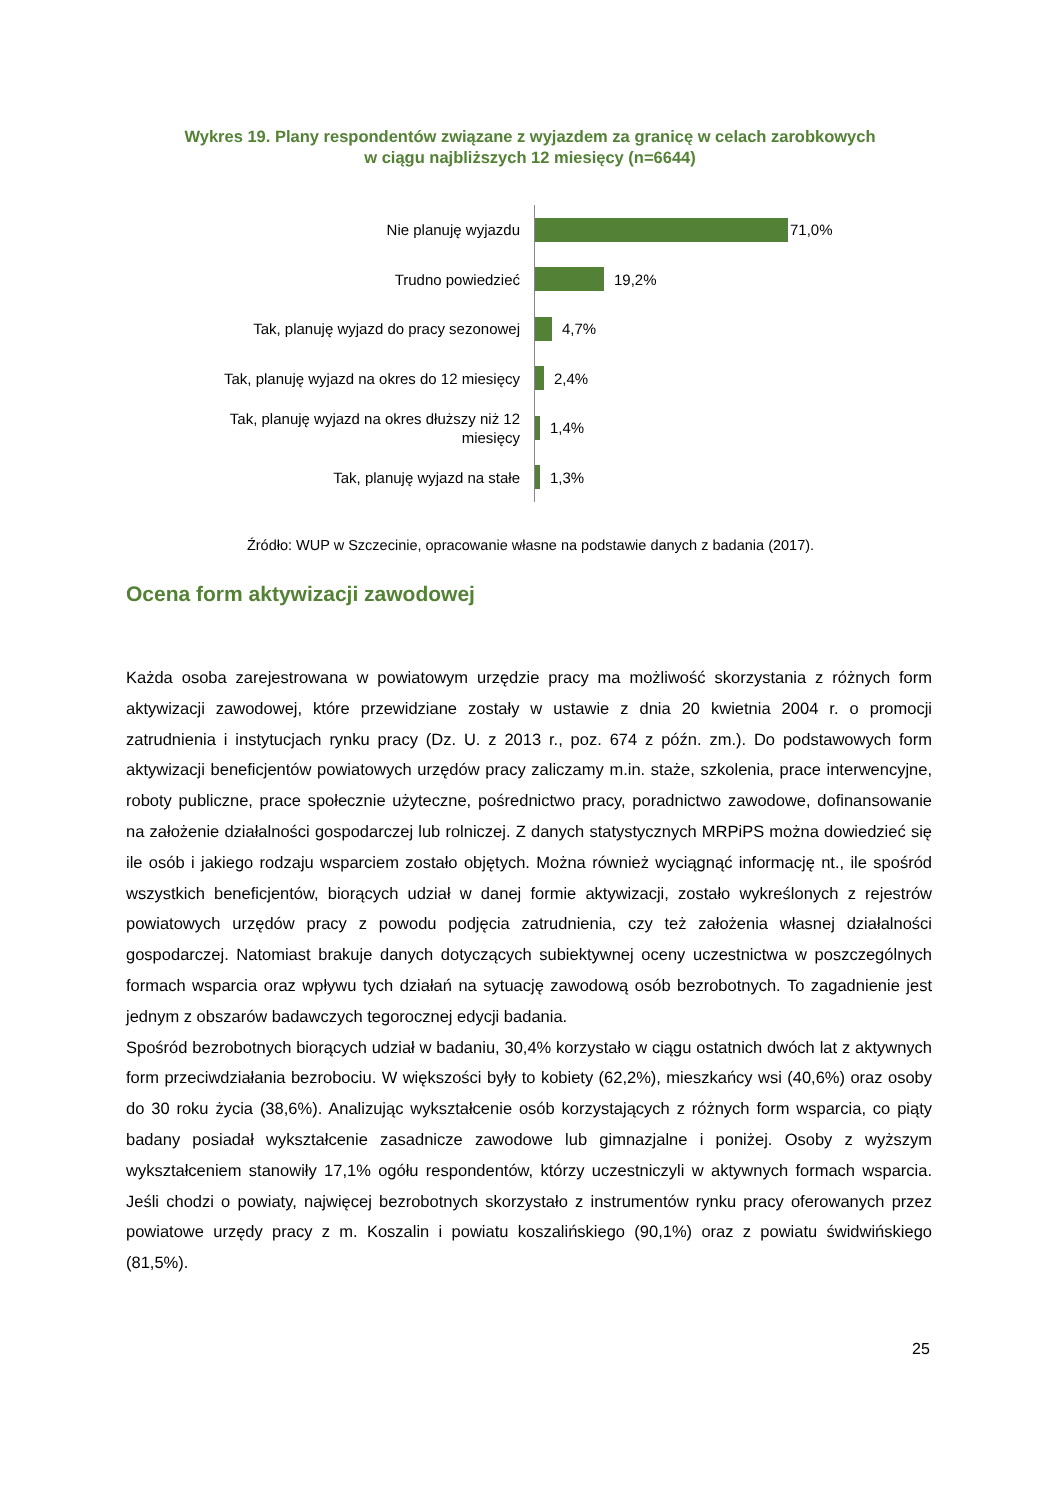Wykres 19. Plany respondentów związane z wyjazdem za granicę w celach zarobkowych
w ciągu najbliższych 12 miesięcy (n=6644)
Nie planuję wyjazdu
71,0%
Trudno powiedzieć
19,2%
Tak, planuję wyjazd do pracy sezonowej
4,7%
Tak, planuję wyjazd na okres do 12 miesięcy
2,4%
Tak, planuję wyjazd na okres dłuższy niż 12 miesięcy
1,4%
Tak, planuję wyjazd na stałe
1,3%
Źródło: WUP w Szczecinie, opracowanie własne na podstawie danych z badania (2017).
Ocena form aktywizacji zawodowej
Każda osoba zarejestrowana w powiatowym urzędzie pracy ma możliwość skorzystania z różnych form aktywizacji zawodowej, które przewidziane zostały w ustawie z dnia 20 kwietnia 2004 r. o promocji zatrudnienia i instytucjach rynku pracy (Dz. U. z 2013 r., poz. 674 z późn. zm.). Do podstawowych form aktywizacji beneficjentów powiatowych urzędów pracy zaliczamy m.in. staże, szkolenia, prace interwencyjne, roboty publiczne, prace społecznie użyteczne, pośrednictwo pracy, poradnictwo zawodowe, dofinansowanie na założenie działalności gospodarczej lub rolniczej. Z danych statystycznych MRPiPS można dowiedzieć się ile osób i jakiego rodzaju wsparciem zostało objętych. Można również wyciągnąć informację nt., ile spośród wszystkich beneficjentów, biorących udział w danej formie aktywizacji, zostało wykreślonych z rejestrów powiatowych urzędów pracy z powodu podjęcia zatrudnienia, czy też założenia własnej działalności gospodarczej. Natomiast brakuje danych dotyczących subiektywnej oceny uczestnictwa w poszczególnych formach wsparcia oraz wpływu tych działań na sytuację zawodową osób bezrobotnych. To zagadnienie jest jednym z obszarów badawczych tegorocznej edycji badania.
Spośród bezrobotnych biorących udział w badaniu, 30,4% korzystało w ciągu ostatnich dwóch lat z aktywnych form przeciwdziałania bezrobociu. W większości były to kobiety (62,2%), mieszkańcy wsi (40,6%) oraz osoby do 30 roku życia (38,6%). Analizując wykształcenie osób korzystających z różnych form wsparcia, co piąty badany posiadał wykształcenie zasadnicze zawodowe lub gimnazjalne i poniżej. Osoby z wyższym wykształceniem stanowiły 17,1% ogółu respondentów, którzy uczestniczyli w aktywnych formach wsparcia. Jeśli chodzi o powiaty, najwięcej bezrobotnych skorzystało z instrumentów rynku pracy oferowanych przez powiatowe urzędy pracy z m. Koszalin i powiatu koszalińskiego (90,1%) oraz z powiatu świdwińskiego (81,5%).
25